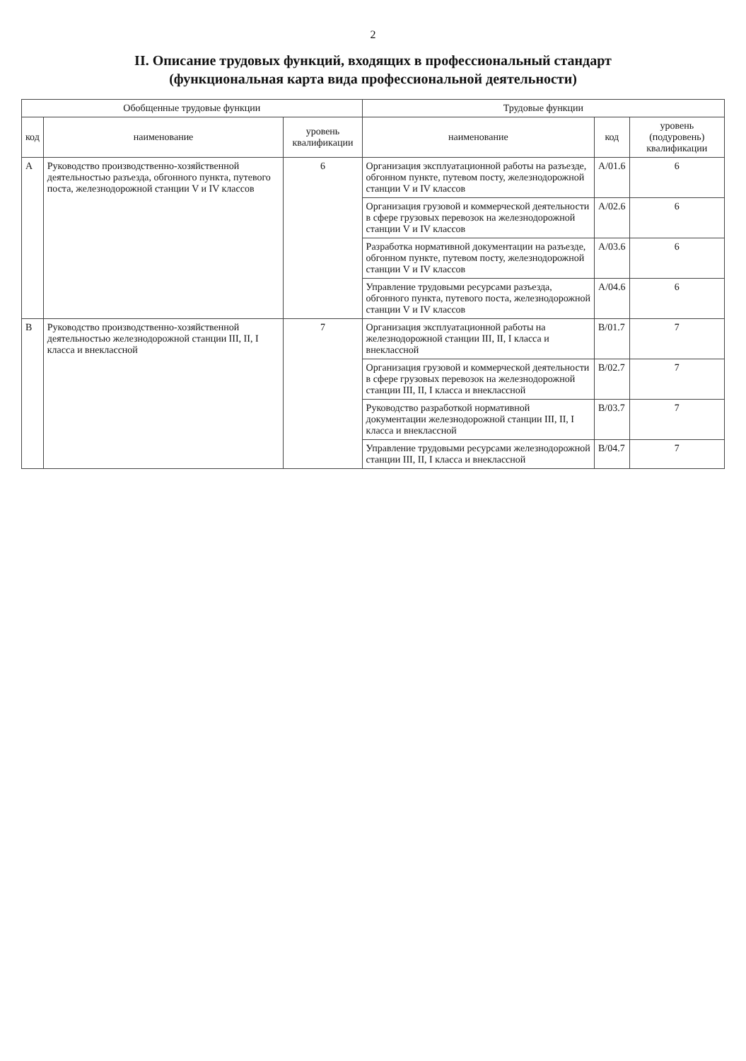2
II. Описание трудовых функций, входящих в профессиональный стандарт
(функциональная карта вида профессиональной деятельности)
| Обобщенные трудовые функции | | | Трудовые функции | | |
| --- | --- | --- | --- | --- | --- |
| код | наименование | уровень квалификации | наименование | код | уровень (подуровень) квалификации |
| A | Руководство производственно-хозяйственной деятельностью разъезда, обгонного пункта, путевого поста, железнодорожной станции V и IV классов | 6 | Организация эксплуатационной работы на разъезде, обгонном пункте, путевом посту, железнодорожной станции V и IV классов | A/01.6 | 6 |
| | | | Организация грузовой и коммерческой деятельности в сфере грузовых перевозок на железнодорожной станции V и IV классов | A/02.6 | 6 |
| | | | Разработка нормативной документации на разъезде, обгонном пункте, путевом посту, железнодорожной станции V и IV классов | A/03.6 | 6 |
| | | | Управление трудовыми ресурсами разъезда, обгонного пункта, путевого поста, железнодорожной станции V и IV классов | A/04.6 | 6 |
| B | Руководство производственно-хозяйственной деятельностью железнодорожной станции III, II, I класса и внеклассной | 7 | Организация эксплуатационной работы на железнодорожной станции III, II, I класса и внеклассной | B/01.7 | 7 |
| | | | Организация грузовой и коммерческой деятельности в сфере грузовых перевозок на железнодорожной станции III, II, I класса и внеклассной | B/02.7 | 7 |
| | | | Руководство разработкой нормативной документации железнодорожной станции III, II, I класса и внеклассной | B/03.7 | 7 |
| | | | Управление трудовыми ресурсами железнодорожной станции III, II, I класса и внеклассной | B/04.7 | 7 |